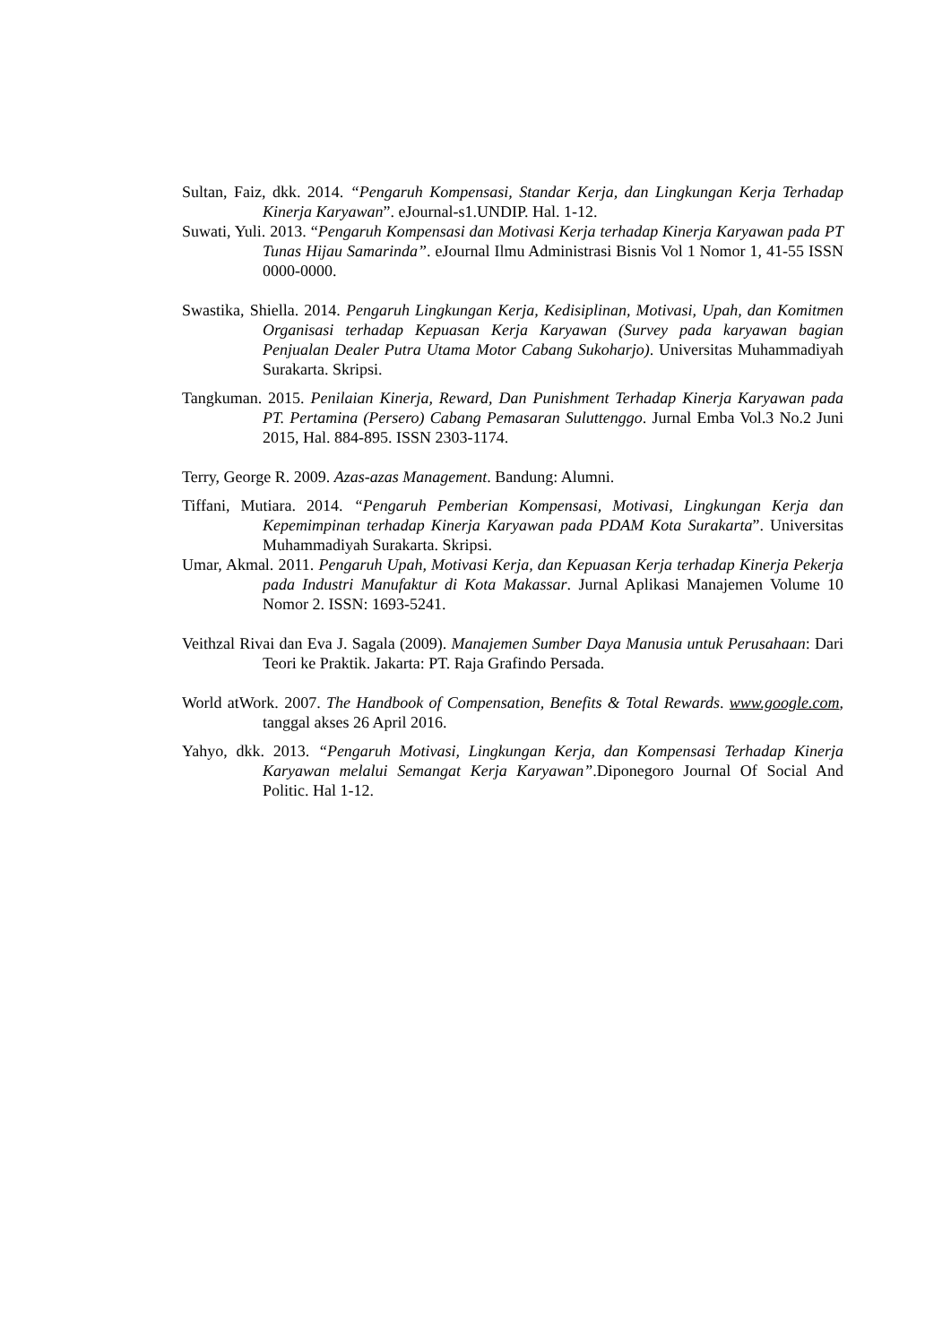Sultan, Faiz, dkk. 2014. “Pengaruh Kompensasi, Standar Kerja, dan Lingkungan Kerja Terhadap Kinerja Karyawan”. eJournal-s1.UNDIP. Hal. 1-12.
Suwati, Yuli. 2013. “Pengaruh Kompensasi dan Motivasi Kerja terhadap Kinerja Karyawan pada PT Tunas Hijau Samarinda”. eJournal Ilmu Administrasi Bisnis Vol 1 Nomor 1, 41-55 ISSN 0000-0000.
Swastika, Shiella. 2014. Pengaruh Lingkungan Kerja, Kedisiplinan, Motivasi, Upah, dan Komitmen Organisasi terhadap Kepuasan Kerja Karyawan (Survey pada karyawan bagian Penjualan Dealer Putra Utama Motor Cabang Sukoharjo). Universitas Muhammadiyah Surakarta. Skripsi.
Tangkuman. 2015. Penilaian Kinerja, Reward, Dan Punishment Terhadap Kinerja Karyawan pada PT. Pertamina (Persero) Cabang Pemasaran Suluttenggo. Jurnal Emba Vol.3 No.2 Juni 2015, Hal. 884-895. ISSN 2303-1174.
Terry, George R. 2009. Azas-azas Management. Bandung: Alumni.
Tiffani, Mutiara. 2014. “Pengaruh Pemberian Kompensasi, Motivasi, Lingkungan Kerja dan Kepemimpinan terhadap Kinerja Karyawan pada PDAM Kota Surakarta”. Universitas Muhammadiyah Surakarta. Skripsi.
Umar, Akmal. 2011. Pengaruh Upah, Motivasi Kerja, dan Kepuasan Kerja terhadap Kinerja Pekerja pada Industri Manufaktur di Kota Makassar. Jurnal Aplikasi Manajemen Volume 10 Nomor 2. ISSN: 1693-5241.
Veithzal Rivai dan Eva J. Sagala (2009). Manajemen Sumber Daya Manusia untuk Perusahaan: Dari Teori ke Praktik. Jakarta: PT. Raja Grafindo Persada.
World atWork. 2007. The Handbook of Compensation, Benefits & Total Rewards. www.google.com, tanggal akses 26 April 2016.
Yahyo, dkk. 2013. “Pengaruh Motivasi, Lingkungan Kerja, dan Kompensasi Terhadap Kinerja Karyawan melalui Semangat Kerja Karyawan”.Diponegoro Journal Of Social And Politic. Hal 1-12.